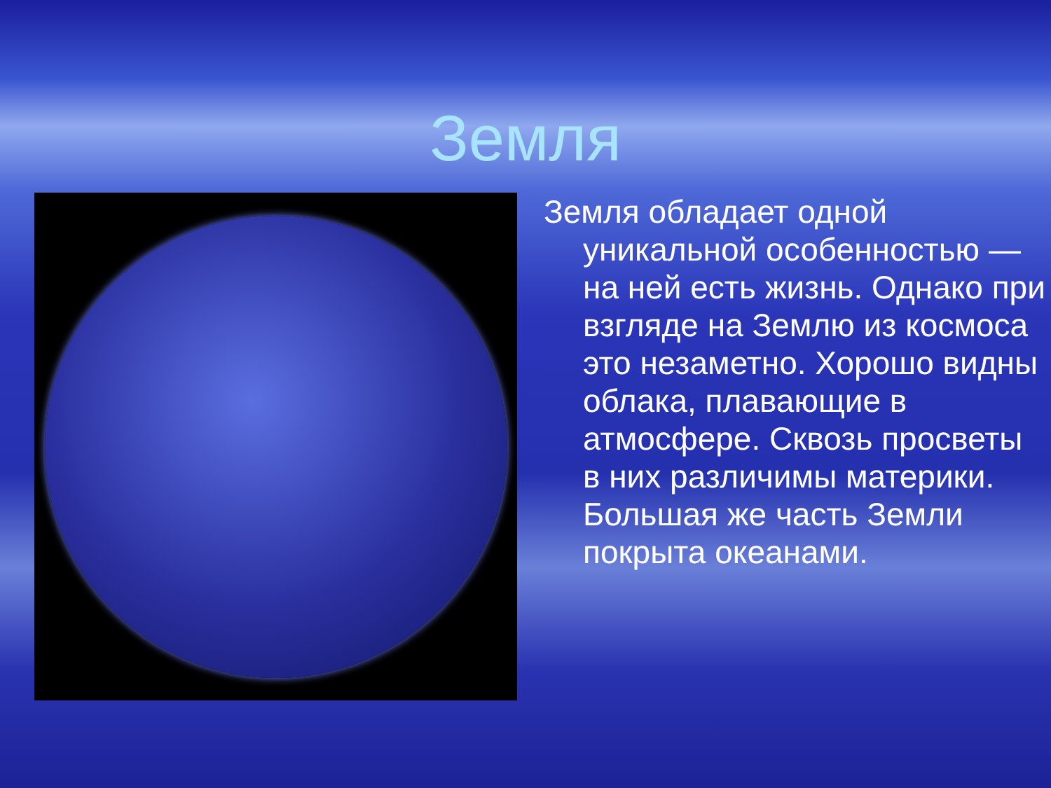Земля
Земля обладает одной уникальной особенностью — на ней есть жизнь. Однако при взгляде на Землю из космоса это незаметно. Хорошо видны облака, плавающие в атмосфере. Сквозь просветы в них различимы материки. Большая же часть Земли покрыта океанами.